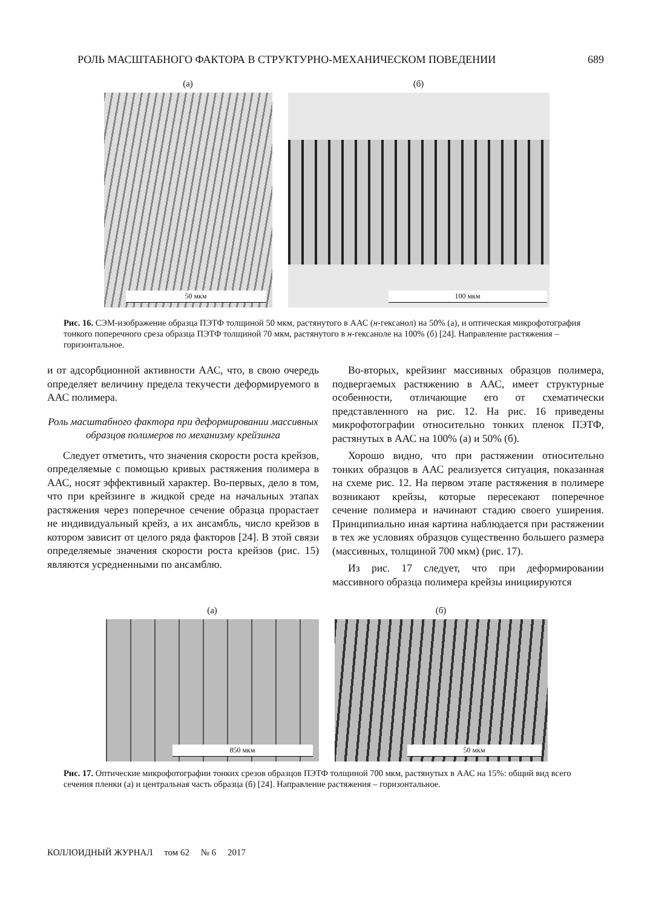РОЛЬ МАСШТАБНОГО ФАКТОРА В СТРУКТУРНО-МЕХАНИЧЕСКОМ ПОВЕДЕНИИ 689
(а)
50 мкм
(б)
100 мкм
Рис. 16. СЭМ-изображение образца ПЭТФ толщиной 50 мкм, растянутого в ААС (н-гексанол) на 50% (а), и оптическая микрофотография тонкого поперечного среза образца ПЭТФ толщиной 70 мкм, растянутого в н-гексаноле на 100% (б) [24]. Направление растяжения – горизонтальное.
и от адсорбционной активности ААС, что, в свою очередь определяет величину предела текучести деформируемого в ААС полимера.
Роль масштабного фактора при деформировании массивных образцов полимеров по механизму крейзинга
Следует отметить, что значения скорости роста крейзов, определяемые с помощью кривых растяжения полимера в ААС, носят эффективный характер. Во-первых, дело в том, что при крейзинге в жидкой среде на начальных этапах растяжения через поперечное сечение образца прорастает не индивидуальный крейз, а их ансамбль, число крейзов в котором зависит от целого ряда факторов [24]. В этой связи определяемые значения скорости роста крейзов (рис. 15) являются усредненными по ансамблю.
Во-вторых, крейзинг массивных образцов полимера, подвергаемых растяжению в ААС, имеет структурные особенности, отличающие его от схематически представленного на рис. 12. На рис. 16 приведены микрофотографии относительно тонких пленок ПЭТФ, растянутых в ААС на 100% (а) и 50% (б).
Хорошо видно, что при растяжении относительно тонких образцов в ААС реализуется ситуация, показанная на схеме рис. 12. На первом этапе растяжения в полимере возникают крейзы, которые пересекают поперечное сечение полимера и начинают стадию своего уширения. Принципиально иная картина наблюдается при растяжении в тех же условиях образцов существенно большего размера (массивных, толщиной 700 мкм) (рис. 17).
Из рис. 17 следует, что при деформировании массивного образца полимера крейзы инициируются
(а)
850 мкм
(б)
50 мкм
Рис. 17. Оптические микрофотографии тонких срезов образцов ПЭТФ толщиной 700 мкм, растянутых в ААС на 15%: общий вид всего сечения пленки (а) и центральная часть образца (б) [24]. Направление растяжения – горизонтальное.
КОЛЛОИДНЫЙ ЖУРНАЛ том 62 № 6 2017